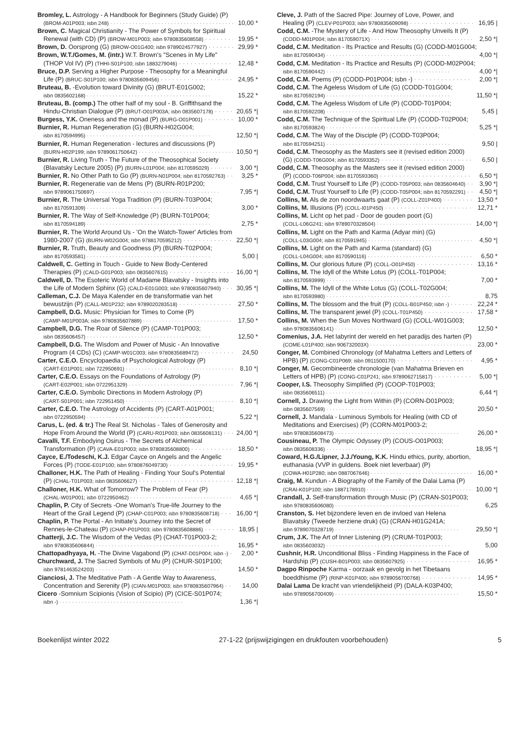Bromley, L. Astrology - A Handbook for Beginners (Study Guide) (P)
(BROM-A01P003; isbn 248) 10,00 *
Brown, C. Magical Christianity - The Power of Symbols for Spiritual
Renewal (with CD) (P) (BROW-M01P003; isbn 9780835608558) 19,95 *
Brown, D. Oorsprong (G) (BROW-O01G400; isbn 9789024577927) 29,99 *
Brown, W.T./Gomes, M. (intr.) W.T. Brown's "Scenes in My Life"
(THOP Vol IV) (P) (THHI-S01P100; isbn 1883279046) 12,48 *
Bruce, D.P. Serving a Higher Purpose - Theosophy for a Meaningful
Life (P) (BRUC-S01P100; isbn 9780835609456) 24,95 *
Bruteau, B. -Evolution toward Divinity (G) (BRUT-E01G002;
isbn 0835602168) 15,22 *
Bruteau, B. (comp.) The other half of my soul - B. Griffithsand the
Hindu-Christian Dialogue (P) (BRUT-O01P003A; isbn 0835607178) 20,65 *|
Burgess, Y.K. Oneness and the monad (P) (BURG-O01P001) 10,00 *
Burnier, R. Human Regeneration (G) (BURN-H02G004;
isbn 8170594995) 12,50 *|
Burnier, R. Human Regeneration - lectures and discussions (P)
(BURN-H02P199; isbn 9789061750642) 10,50 *|
Burnier, R. Living Truth - The Future of the Theosophical Society
(Blavatsky Lecture 2005) (P) (BURN-L01P004; isbn 8170595029) 3,00 *|
Burnier, R. No Other Path to Go (P) (BURN-N01P004; isbn 8170592763) 3,25 *
Burnier, R. Regeneratie van de Mens (P) (BURN-R01P200;
isbn 9789061750697) 7,95 *|
Burnier, R. The Universal Yoga Tradition (P) (BURN-T03P004;
isbn 8170591309) 3,00 *
Burnier, R. The Way of Self-Knowledge (P) (BURN-T01P004;
isbn 8170594189) 2,75 *
Burnier, R. The World Around Us - 'On the Watch-Tower' Articles from
1980-2007 (G) (BURN-W02G004; isbn 9788170595212) 22,50 *|
Burnier, R. Truth, Beauty and Goodness (P) (BURN-T02P004;
isbn 8170593581) 5,00 |
Caldwell, C. Getting in Touch - Guide to New Body-Centered
Therapies (P) (CALD-G01P003; isbn 0835607615) 16,00 *|
Caldwell, D. The Esoteric World of Madame Blavatsky - Insights into
the Life of Modern Sphinx (G) (CALD-E01G003; isbn 9780835607940) 30,95 *|
Calleman, C.J. De Maya Kalender en de transformatie van het
bewustzijn (P) (CALL-M01P232; isbn 9789020283518) 27,50 *
Campbell, D.G. Music: Physician for Times to Come (P)
(CAMP-M01P003A; isbn 9780835607889) 17,50 *
Campbell, D.G. The Roar of Silence (P) (CAMP-T01P003;
isbn 0835606457) 12,50 *
Campbell, D.G. The Wisdom and Power of Music - An Innovative
Program (4 CDs) (C) (CAMP-W01C003; isbn 9780835689472) 24,50
Carter, C.E.O. Encyclopaedia of Psychological Astrology (P)
(CART-E01P001; isbn 722950691) 8,10 *|
Carter, C.E.O. Essays on the Foundations of Astrology (P)
(CART-E02P001; isbn 0722951329) 7,96 *|
Carter, C.E.O. Symbolic Directions in Modern Astrology (P)
(CART-S01P001; isbn 722951450) 8,10 *|
Carter, C.E.O. The Astrology of Accidents (P) (CART-A01P001;
isbn 0722950594) 5,22 *|
Carus, L. (ed. & tr.) The Real St. Nicholas - Tales of Generosity and
Hope From Around the World (P) (CARU-R01P003; isbn 0835608131) 24,00 *|
Cavalli, T.F. Embodying Osirus - The Secrets of Alchemical
Transformation (P) (CAVA-E01P003; isbn 9780835608800) 18,50 *
Cayce, E./Todeschi, K.J. Edgar Cayce on Angels and the Angelic
Forces (P) (TODE-E01P100; isbn 9780876049730) 19,95 *
Challoner, H.K. The Path of Healing - Finding Your Soul's Potential
(P) (CHAL-T01P003; isbn 0835606627) 12,18 *|
Challoner, H.K. What of Tomorrow? The Problem of Fear (P)
(CHAL-W01P001; isbn 0722950462) 4,65 *|
Chaplin, P. City of Secrets -One Woman's True-life Journey to the
Heart of the Grail Legend (P) (CHAP-C01P003; isbn 9780835608718) 16,00 *|
Chaplin, P. The Portal - An Initiate's Journey into the Secret of
Rennes-le-Chateau (P) (CHAP-P01P003; isbn 9780835608886) 18,95 |
Chatterji, J.C. The Wisdom of the Vedas (P) (CHAT-T01P003-2;
isbn 9780835606844) 16,95 *
Chattopadhyaya, H. -The Divine Vagabond (P) (CHAT-D01P004; isbn -) 2,00 *
Churchward, J. The Sacred Symbols of Mu (P) (CHUR-S01P100;
isbn 9781463524203) 14,50 *
Cianciosi, J. The Meditative Path - A Gentle Way to Awareness,
Concentration and Serenity (P) (CIAN-M01P003; isbn 9780835607964) 14,00
Cicero -Somnium Scipionis (Vision of Scipio) (P) (CICE-S01P074;
isbn -) 1,36 *|
Cleve, J. Path of the Sacred Pipe: Journey of Love, Power, and
Healing (P) (CLEV-P01P003; isbn 9780835609098) 16,95 |
Codd, C.M. -The Mystery of Life - And How Theosophy Unveils It (P)
(CODD-M01P004; isbn 817059071X) 2,50 *|
Codd, C.M. Meditation - Its Practice and Results (G) (CODD-M01G004;
isbn 8170590434) 4,00 *|
Codd, C.M. Meditation - Its Practice and Results (P) (CODD-M02P004;
isbn 8170590442) 4,00 *|
Codd, C.M. Poems (P) (CODD-P01P004; isbn -) 2,00 *|
Codd, C.M. The Ageless Wisdom of Life (G) (CODD-T01G004;
isbn 8170592194) 11,50 *|
Codd, C.M. The Ageless Wisdom of Life (P) (CODD-T01P004;
isbn 8170592208) 5,45 |
Codd, C.M. The Technique of the Spiritual Life (P) (CODD-T02P004;
isbn 8170593824) 5,25 *|
Codd, C.M. The Way of the Disciple (P) (CODD-T03P004;
isbn 8170594251) 9,50 |
Codd, C.M. Theosophy as the Masters see it (revised edition 2000)
(G) (CODD-T06G004; isbn 8170593352) 6,50 |
Codd, C.M. Theosophy as the Masters see it (revised edition 2000)
(P) (CODD-T06P004; isbn 8170593360) 6,50 *|
Codd, C.M. Trust Yourself to Life (P) (CODD-T05P003; isbn 0835604640) 3,90 *|
Codd, C.M. Trust Yourself to Life (P) (CODD-T05P004; isbn 8170592291) 4,50 *|
Collins, M. Als de zon noordwaarts gaat (P) (COLL-Z01P400) 13,50 *
Collins, M. Illusions (P) (COLL-I01P450) 12,71 *
Collins, M. Licht op het pad - Door de gouden poort (G)
(COLL-L06G241; isbn 9789070328504) 14,00 *|
Collins, M. Light on the Path and Karma (Adyar min) (G)
(COLL-L03G004; isbn 8170591945) 4,50 *|
Collins, M. Light on the Path and Karma (standard) (G)
(COLL-L04G004; isbn 8170590116) 6,50 *
Collins, M. Our glorious future (P) (COLL-O01P450) 13,16 *
Collins, M. The Idyll of the White Lotus (P) (COLL-T01P004;
isbn 8170593999) 7,00 *
Collins, M. The Idyll of the White Lotus (G) (COLL-T02G004;
isbn 8170593980) 8,75
Collins, M. The blossom and the fruit (P) (COLL-B01P450; isbn -) 22,24 *
Collins, M. The transparent jewel (P) (COLL-T01P450) 17,58 *
Collins, M. When the Sun Moves Northward (G) (COLL-W01G003;
isbn 9780835606141) 12,50 *
Comenius, J.A. Het labyrint der wereld en het paradijs des harten (P)
(COME-L01P400; isbn 906732003X) 23,00 *
Conger, M. Combined Chronology (of Mahatma Letters and Letters of
HPB) (P) (CONG-C01P069; isbn 0911500170) 4,95 *
Conger, M. Gecombineerde chronologie (van Mahatma Brieven en
Letters of HPB) (P) (CONG-C01P241; isbn 9789062715817) 5,00 *|
Cooper, I.S. Theosophy Simplified (P) (COOP-T01P003;
isbn 0835606511) 6,44 *|
Cornell, J. Drawing the Light from Within (P) (CORN-D01P003;
isbn 0835607569) 20,50 *
Cornell, J. Mandala - Luminous Symbols for Healing (with CD of
Meditations and Exercises) (P) (CORN-M01P003-2;
isbn 9780835608473) 26,00 *
Cousineau, P. The Olympic Odyssey (P) (COUS-O01P003;
isbn 0835608336) 18,95 *|
Coward, H.G./Lipner, J.J./Young, K.K. Hindu ethics, purity, abortion,
euthanasia (VVP in guldens. Boek niet leverbaar) (P)
(COWA-H01P280; isbn 0887067646) 16,00 *
Craig, M. Kundun - A Biography of the Family of the Dalai Lama (P)
(CRAI-K01P100; isbn 1887178910) 10,00 *|
Crandall, J. Self-transformation through Music (P) (CRAN-S01P003;
isbn 9780835606080) 6,25
Cranston, S. Het bijzondere leven en de invloed van Helena
Blavatsky (Tweede herziene druk) (G) (CRAN-H01G241A;
isbn 9789070328719) 29,50 *|
Crum, J.K. The Art of Inner Listening (P) (CRUM-T01P003;
isbn 0835603032) 5,00
Cushnir, H.R. Unconditional Bliss - Finding Happiness in the Face of
Hardship (P) (CUSH-B01P003; isbn 0835607925) 16,95 *
Dagpo Rinpoche Karma - oorzaak en gevolg in het Tibetaans
boeddhisme (P) (RINP-K01P400; isbn 9789056700768) 14,95 *
Dalai Lama De kracht van vriendelijkheid (P) (DALA-K03P400;
isbn 9789056700409) 15,50 *
Boekenlijst winter 2022 27-1-22 (prijswijzigingen en drukfouten voorbehouden) 5